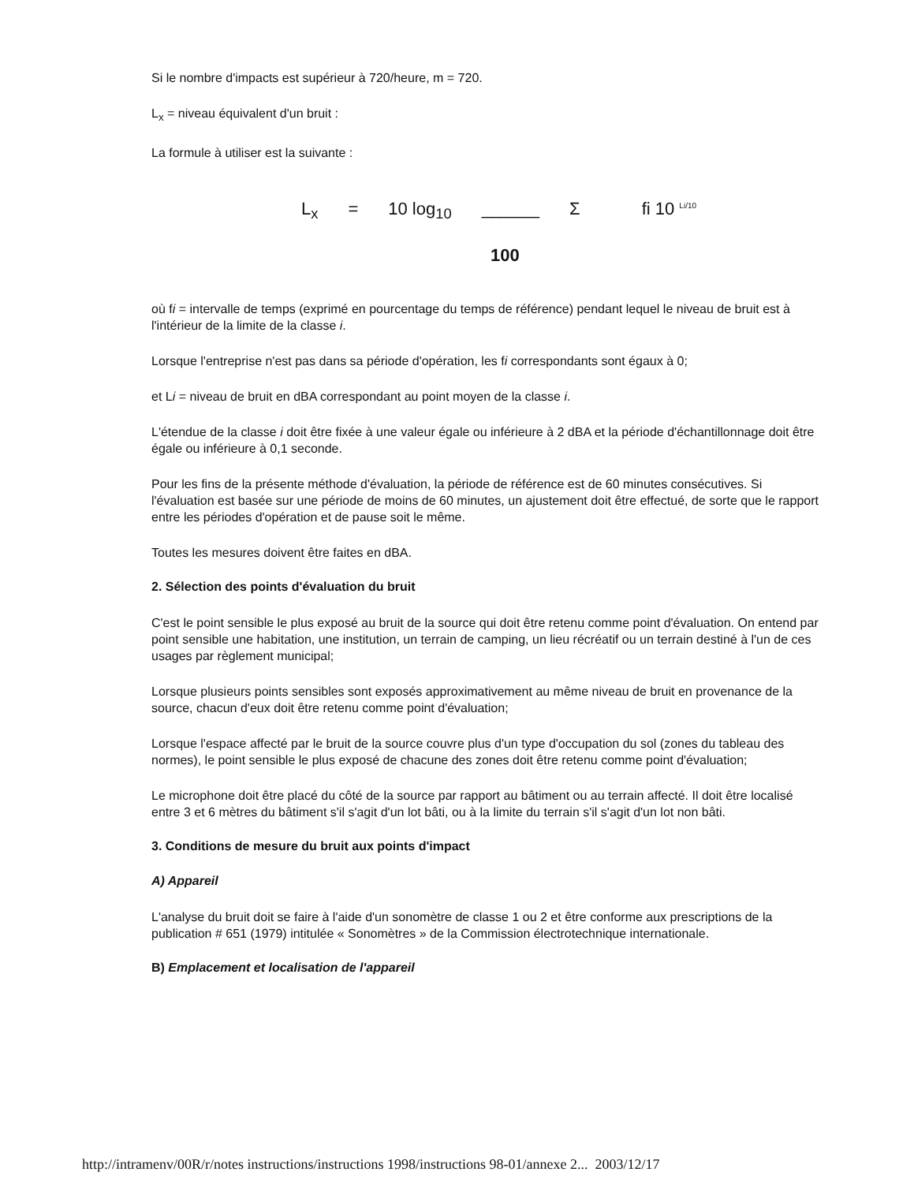Si le nombre d'impacts est supérieur à 720/heure, m = 720.
L<sub>x</sub> = niveau équivalent d'un bruit :
La formule à utiliser est la suivante :
L<sub>x</sub> = 10 log<sub>10</sub> ______ Σ fi 10 <sup>Li/10</sup>
100
où fi = intervalle de temps (exprimé en pourcentage du temps de référence) pendant lequel le niveau de bruit est à l'intérieur de la limite de la classe i.
Lorsque l'entreprise n'est pas dans sa période d'opération, les fi correspondants sont égaux à 0;
et Li = niveau de bruit en dBA correspondant au point moyen de la classe i.
L'étendue de la classe i doit être fixée à une valeur égale ou inférieure à 2 dBA et la période d'échantillonnage doit être égale ou inférieure à 0,1 seconde.
Pour les fins de la présente méthode d'évaluation, la période de référence est de 60 minutes consécutives. Si l'évaluation est basée sur une période de moins de 60 minutes, un ajustement doit être effectué, de sorte que le rapport entre les périodes d'opération et de pause soit le même.
Toutes les mesures doivent être faites en dBA.
2. Sélection des points d'évaluation du bruit
C'est le point sensible le plus exposé au bruit de la source qui doit être retenu comme point d'évaluation. On entend par point sensible une habitation, une institution, un terrain de camping, un lieu récréatif ou un terrain destiné à l'un de ces usages par règlement municipal;
Lorsque plusieurs points sensibles sont exposés approximativement au même niveau de bruit en provenance de la source, chacun d'eux doit être retenu comme point d'évaluation;
Lorsque l'espace affecté par le bruit de la source couvre plus d'un type d'occupation du sol (zones du tableau des normes), le point sensible le plus exposé de chacune des zones doit être retenu comme point d'évaluation;
Le microphone doit être placé du côté de la source par rapport au bâtiment ou au terrain affecté. Il doit être localisé entre 3 et 6 mètres du bâtiment s'il s'agit d'un lot bâti, ou à la limite du terrain s'il s'agit d'un lot non bâti.
3. Conditions de mesure du bruit aux points d'impact
A) Appareil
L'analyse du bruit doit se faire à l'aide d'un sonomètre de classe 1 ou 2 et être conforme aux prescriptions de la publication # 651 (1979) intitulée « Sonomètres » de la Commission électrotechnique internationale.
B) Emplacement et localisation de l'appareil
http://intramenv/00R/r/notes instructions/instructions 1998/instructions 98-01/annexe 2... 2003/12/17